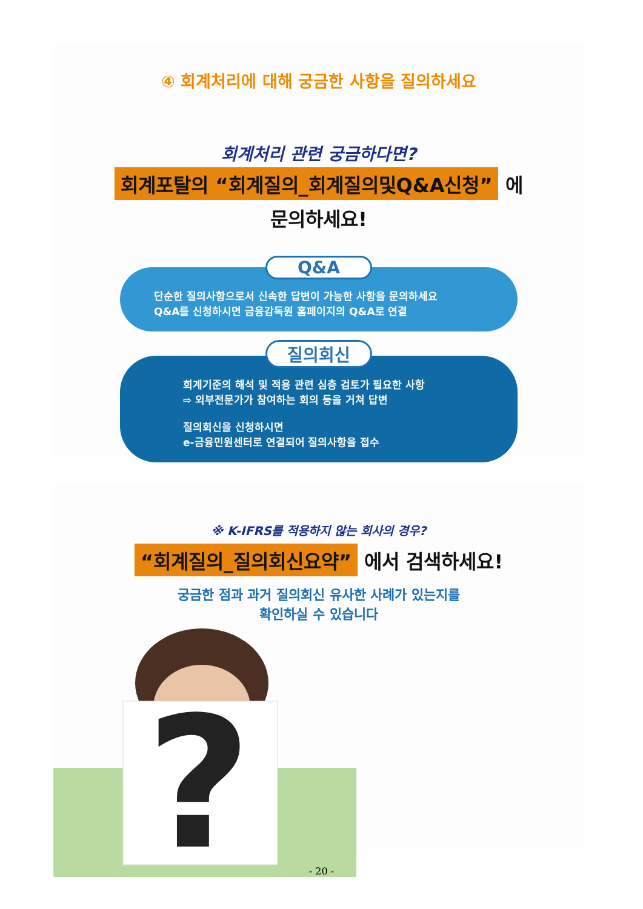④ 회계처리에 대해 궁금한 사항을 질의하세요
회계처리 관련 궁금하다면?
회계포탈의 “회계질의_회계질의및Q&A신청” 에
문의하세요!
Q&A
단순한 질의사항으로서 신속한 답변이 가능한 사항을 문의하세요
Q&A를 신청하시면 금융감독원 홈페이지의 Q&A로 연결
질의회신
회계기준의 해석 및 적용 관련 심층 검토가 필요한 사항
⇨ 외부전문가가 참여하는 회의 등을 거쳐 답변
질의회신을 신청하시면
e-금융민원센터로 연결되어 질의사항을 접수
※ K-IFRS를 적용하지 않는 회사의 경우?
“회계질의_질의회신요약” 에서 검색하세요!
궁금한 점과 과거 질의회신 유사한 사례가 있는지를
확인하실 수 있습니다
?
- 20 -